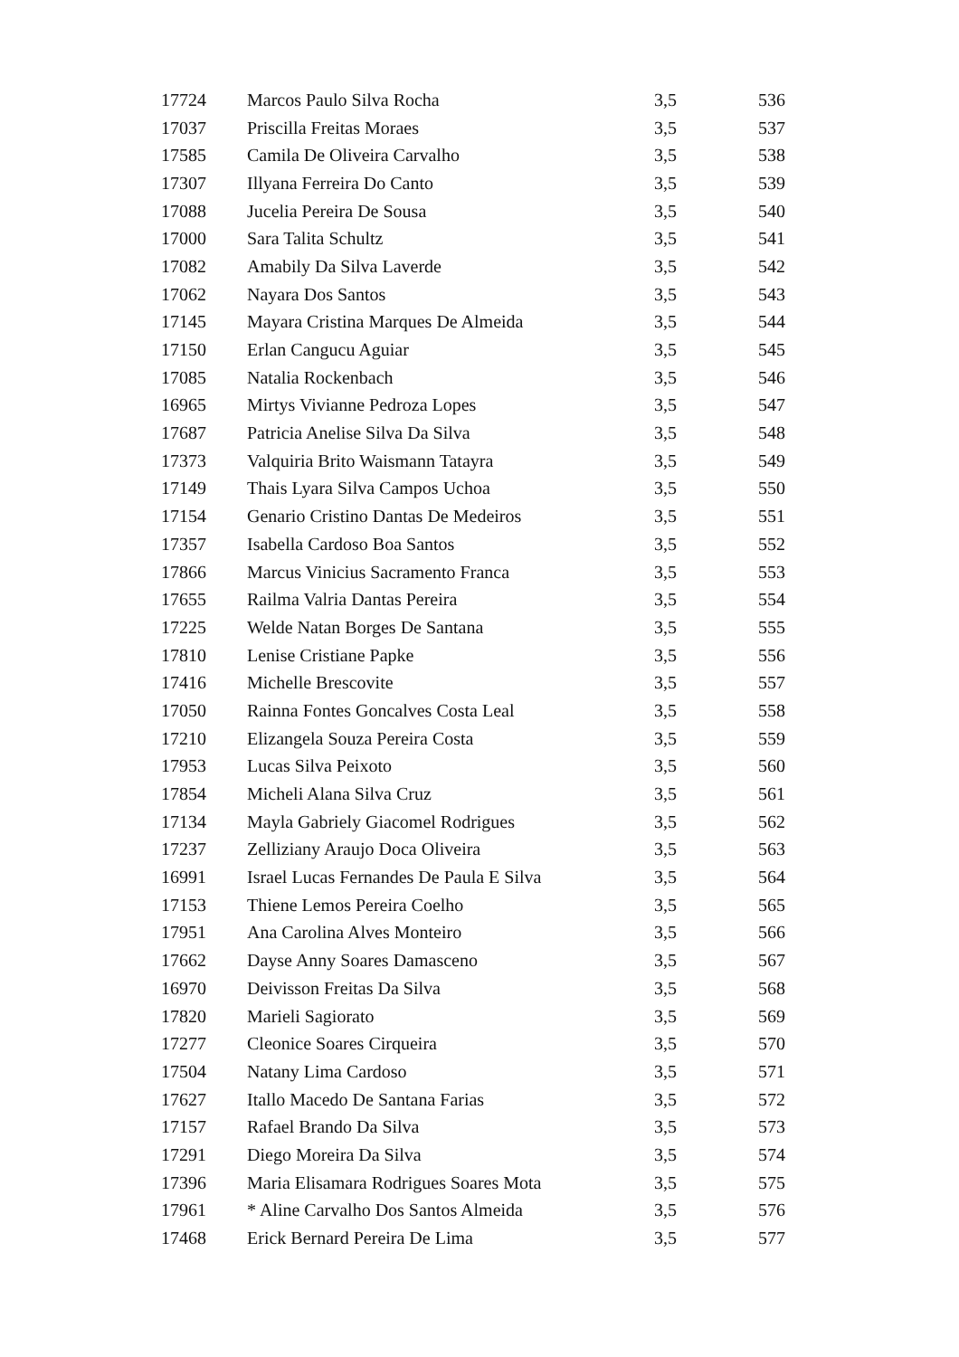| 17724 | Marcos Paulo Silva Rocha | 3,5 | 536 |
| 17037 | Priscilla Freitas Moraes | 3,5 | 537 |
| 17585 | Camila De Oliveira Carvalho | 3,5 | 538 |
| 17307 | Illyana Ferreira Do Canto | 3,5 | 539 |
| 17088 | Jucelia Pereira De Sousa | 3,5 | 540 |
| 17000 | Sara Talita Schultz | 3,5 | 541 |
| 17082 | Amabily Da Silva Laverde | 3,5 | 542 |
| 17062 | Nayara Dos Santos | 3,5 | 543 |
| 17145 | Mayara Cristina Marques De Almeida | 3,5 | 544 |
| 17150 | Erlan Cangucu Aguiar | 3,5 | 545 |
| 17085 | Natalia Rockenbach | 3,5 | 546 |
| 16965 | Mirtys Vivianne Pedroza Lopes | 3,5 | 547 |
| 17687 | Patricia Anelise Silva Da Silva | 3,5 | 548 |
| 17373 | Valquiria Brito Waismann Tatayra | 3,5 | 549 |
| 17149 | Thais Lyara Silva Campos Uchoa | 3,5 | 550 |
| 17154 | Genario Cristino Dantas De Medeiros | 3,5 | 551 |
| 17357 | Isabella Cardoso Boa Santos | 3,5 | 552 |
| 17866 | Marcus Vinicius Sacramento Franca | 3,5 | 553 |
| 17655 | Railma Valria Dantas Pereira | 3,5 | 554 |
| 17225 | Welde Natan Borges De Santana | 3,5 | 555 |
| 17810 | Lenise Cristiane Papke | 3,5 | 556 |
| 17416 | Michelle Brescovite | 3,5 | 557 |
| 17050 | Rainna Fontes Goncalves Costa Leal | 3,5 | 558 |
| 17210 | Elizangela Souza Pereira Costa | 3,5 | 559 |
| 17953 | Lucas Silva Peixoto | 3,5 | 560 |
| 17854 | Micheli Alana Silva Cruz | 3,5 | 561 |
| 17134 | Mayla Gabriely Giacomel Rodrigues | 3,5 | 562 |
| 17237 | Zelliziany Araujo Doca Oliveira | 3,5 | 563 |
| 16991 | Israel Lucas Fernandes De Paula E Silva | 3,5 | 564 |
| 17153 | Thiene Lemos Pereira Coelho | 3,5 | 565 |
| 17951 | Ana Carolina Alves Monteiro | 3,5 | 566 |
| 17662 | Dayse Anny Soares Damasceno | 3,5 | 567 |
| 16970 | Deivisson Freitas Da Silva | 3,5 | 568 |
| 17820 | Marieli Sagiorato | 3,5 | 569 |
| 17277 | Cleonice Soares Cirqueira | 3,5 | 570 |
| 17504 | Natany Lima Cardoso | 3,5 | 571 |
| 17627 | Itallo Macedo De Santana Farias | 3,5 | 572 |
| 17157 | Rafael Brando Da Silva | 3,5 | 573 |
| 17291 | Diego Moreira Da Silva | 3,5 | 574 |
| 17396 | Maria Elisamara Rodrigues Soares Mota | 3,5 | 575 |
| 17961 | * Aline Carvalho Dos Santos Almeida | 3,5 | 576 |
| 17468 | Erick Bernard Pereira De Lima | 3,5 | 577 |